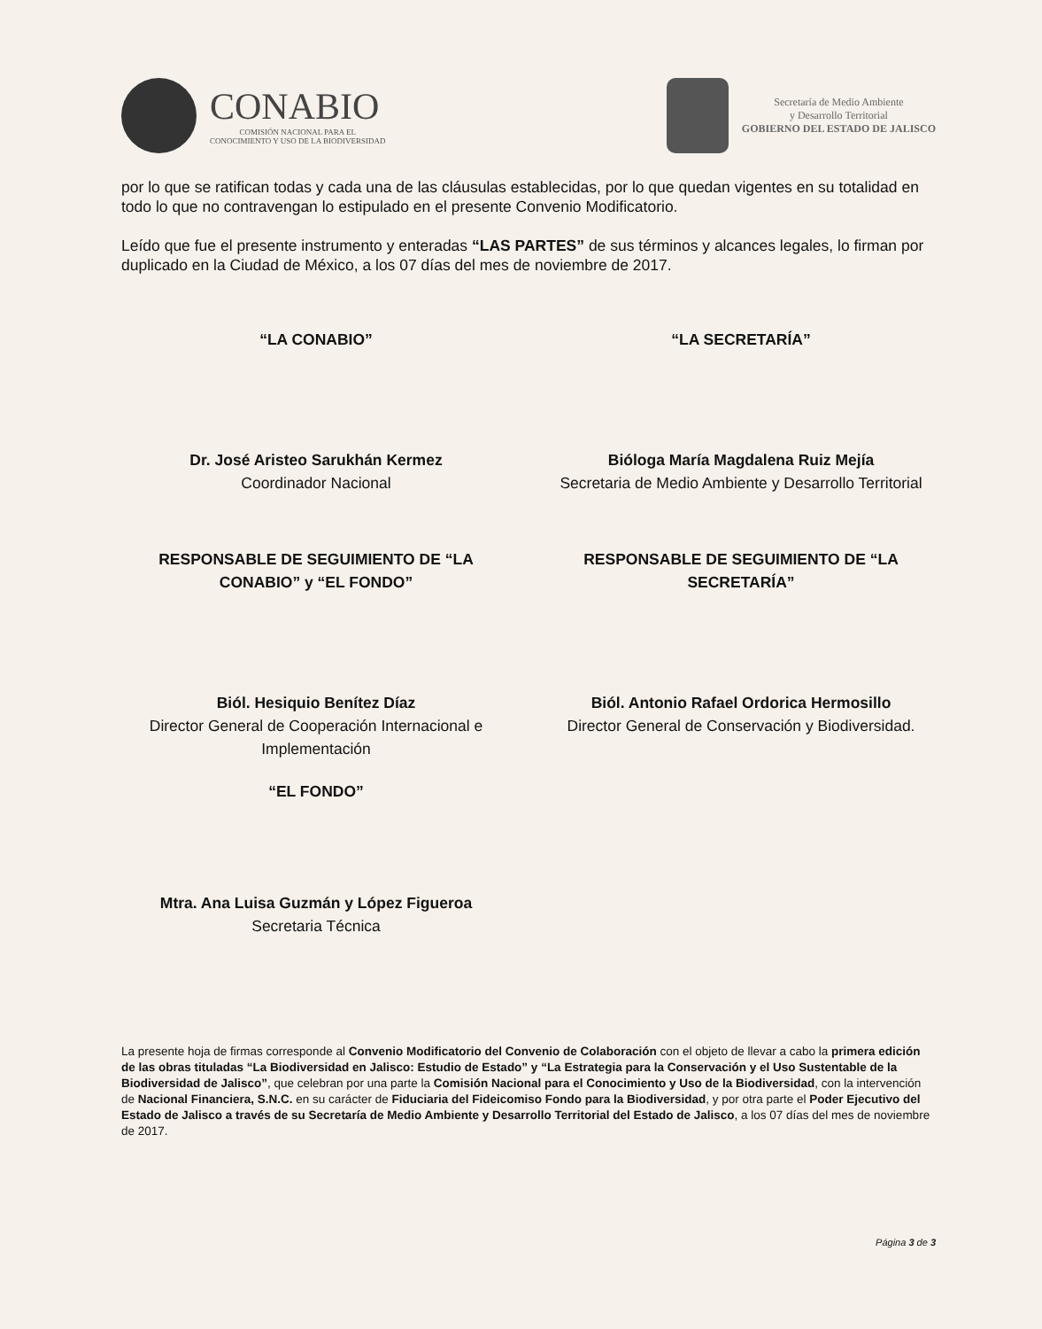CONABIO
COMISIÓN NACIONAL PARA EL
CONOCIMIENTO Y USO DE LA BIODIVERSIDAD
Secretaría de Medio Ambiente
y Desarrollo Territorial
GOBIERNO DEL ESTADO DE JALISCO
por lo que se ratifican todas y cada una de las cláusulas establecidas, por lo que quedan vigentes en su totalidad en todo lo que no contravengan lo estipulado en el presente Convenio Modificatorio.
Leído que fue el presente instrumento y enteradas “LAS PARTES” de sus términos y alcances legales, lo firman por duplicado en la Ciudad de México, a los 07 días del mes de noviembre de 2017.
“LA CONABIO”
Dr. José Aristeo Sarukhán Kermez
Coordinador Nacional
“LA SECRETARÍA”
Bióloga María Magdalena Ruiz Mejía
Secretaria de Medio Ambiente y Desarrollo Territorial
RESPONSABLE DE SEGUIMIENTO DE “LA CONABIO” y “EL FONDO”
Biól. Hesiquio Benítez Díaz
Director General de Cooperación Internacional e Implementación
“EL FONDO”
Mtra. Ana Luisa Guzmán y López Figueroa
Secretaria Técnica
RESPONSABLE DE SEGUIMIENTO DE “LA SECRETARÍA”
Biól. Antonio Rafael Ordorica Hermosillo
Director General de Conservación y Biodiversidad.
La presente hoja de firmas corresponde al Convenio Modificatorio del Convenio de Colaboración con el objeto de llevar a cabo la primera edición de las obras tituladas “La Biodiversidad en Jalisco: Estudio de Estado” y “La Estrategia para la Conservación y el Uso Sustentable de la Biodiversidad de Jalisco”, que celebran por una parte la Comisión Nacional para el Conocimiento y Uso de la Biodiversidad, con la intervención de Nacional Financiera, S.N.C. en su carácter de Fiduciaria del Fideicomiso Fondo para la Biodiversidad, y por otra parte el Poder Ejecutivo del Estado de Jalisco a través de su Secretaría de Medio Ambiente y Desarrollo Territorial del Estado de Jalisco, a los 07 días del mes de noviembre de 2017.
Página 3 de 3